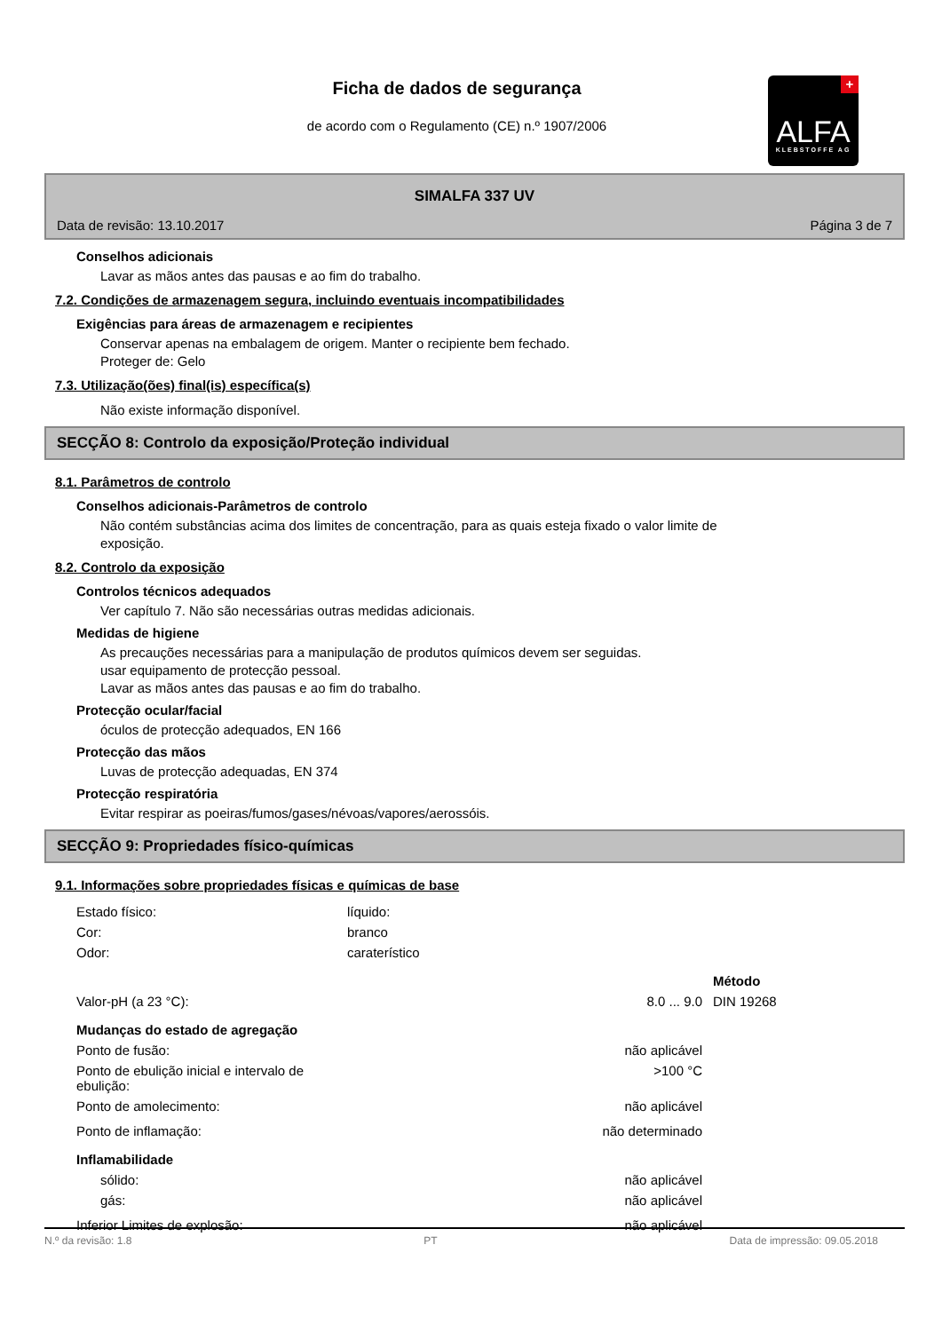+
ALFA
KLEBSTOFFE AG
Ficha de dados de segurança
de acordo com o Regulamento (CE) n.º 1907/2006
SIMALFA 337 UV
Data de revisão: 13.10.2017 Página 3 de 7
Conselhos adicionais
Lavar as mãos antes das pausas e ao fim do trabalho.
7.2. Condições de armazenagem segura, incluindo eventuais incompatibilidades
Exigências para áreas de armazenagem e recipientes
Conservar apenas na embalagem de origem. Manter o recipiente bem fechado.
Proteger de: Gelo
7.3. Utilização(ões) final(is) específica(s)
Não existe informação disponível.
SECÇÃO 8: Controlo da exposição/Proteção individual
8.1. Parâmetros de controlo
Conselhos adicionais-Parâmetros de controlo
Não contém substâncias acima dos limites de concentração, para as quais esteja fixado o valor limite de
exposição.
8.2. Controlo da exposição
Controlos técnicos adequados
Ver capítulo 7. Não são necessárias outras medidas adicionais.
Medidas de higiene
As precauções necessárias para a manipulação de produtos químicos devem ser seguidas.
usar equipamento de protecção pessoal.
Lavar as mãos antes das pausas e ao fim do trabalho.
Protecção ocular/facial
óculos de protecção adequados, EN 166
Protecção das mãos
Luvas de protecção adequadas, EN 374
Protecção respiratória
Evitar respirar as poeiras/fumos/gases/névoas/vapores/aerossóis.
SECÇÃO 9: Propriedades físico-químicas
9.1. Informações sobre propriedades físicas e químicas de base
| Estado físico: | líquido: | | |
| Cor: | branco | | |
| Odor: | caraterístico | | |
| | | | Método |
| Valor-pH (a 23 °C): | | 8.0 ... 9.0 | DIN 19268 |
| Mudanças do estado de agregação | | | |
| Ponto de fusão: | | não aplicável | |
| Ponto de ebulição inicial e intervalo de ebulição: | | >100 °C | |
| Ponto de amolecimento: | | não aplicável | |
| Ponto de inflamação: | | não determinado | |
| Inflamabilidade | | | |
| sólido: | | não aplicável | |
| gás: | | não aplicável | |
| Inferior Limites de explosão: | | não aplicável | |
N.º da revisão: 1.8 PT Data de impressão: 09.05.2018